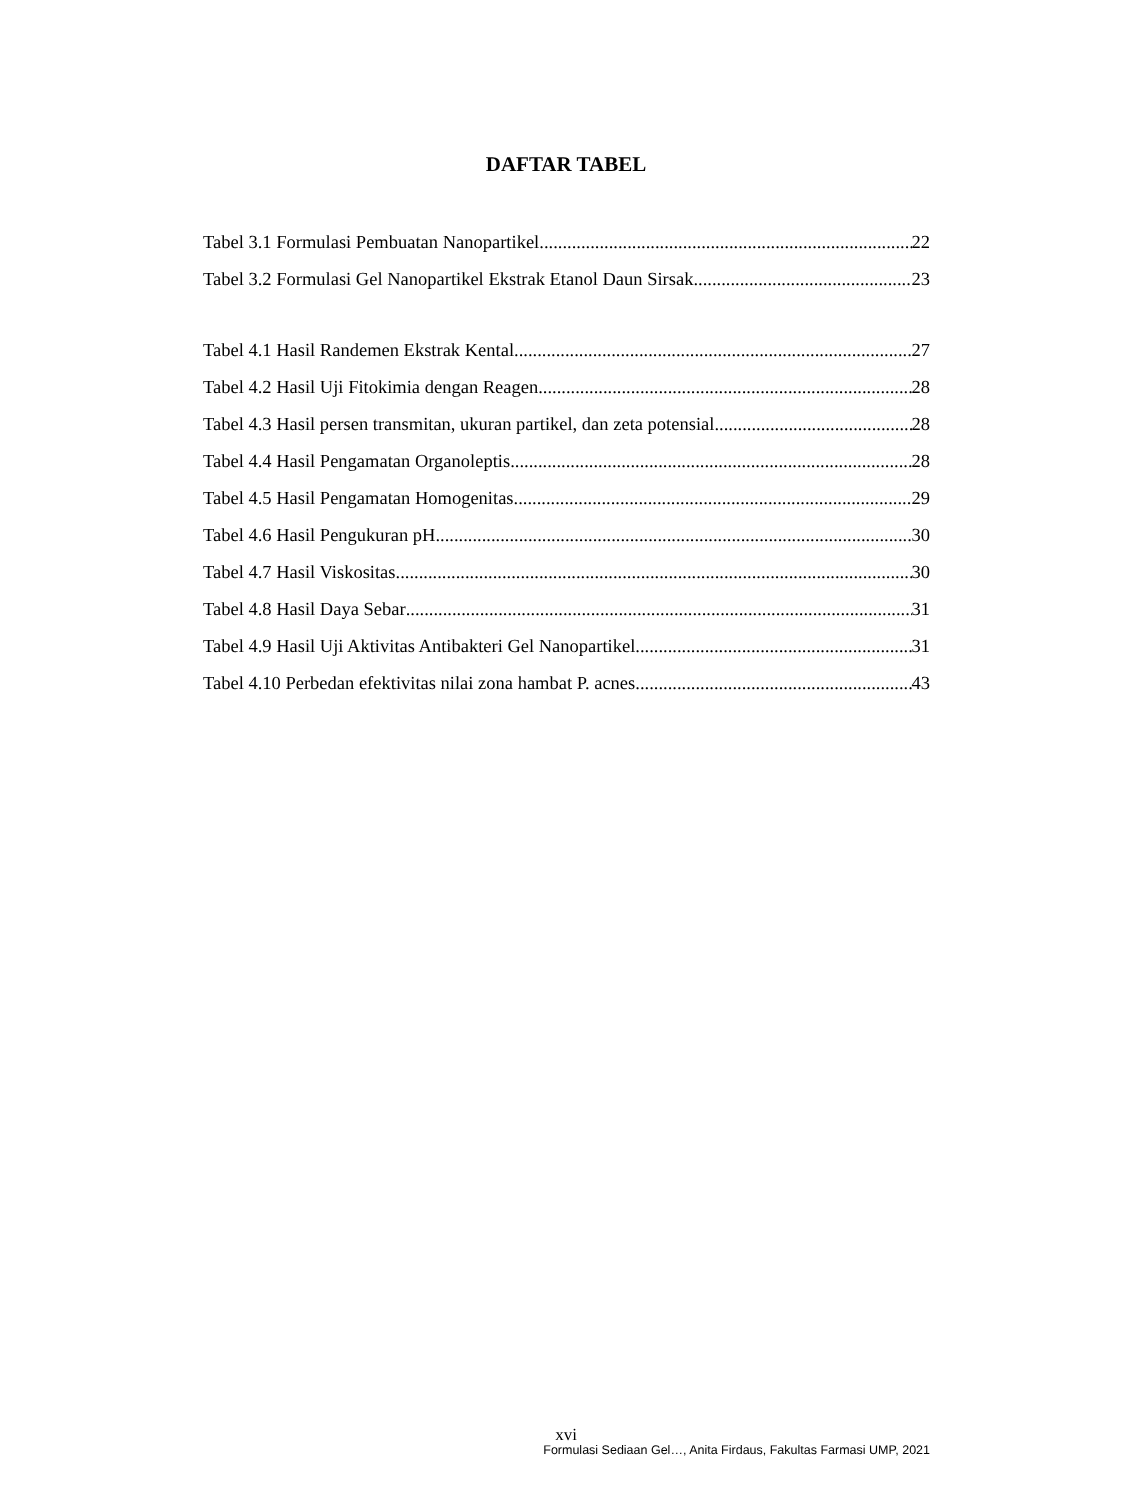DAFTAR TABEL
Tabel 3.1 Formulasi Pembuatan Nanopartikel 22
Tabel 3.2 Formulasi Gel Nanopartikel Ekstrak Etanol Daun Sirsak 23
Tabel 4.1 Hasil Randemen Ekstrak Kental 27
Tabel 4.2 Hasil Uji Fitokimia dengan Reagen 28
Tabel 4.3 Hasil persen transmitan, ukuran partikel, dan zeta potensial 28
Tabel 4.4 Hasil Pengamatan Organoleptis 28
Tabel 4.5 Hasil Pengamatan Homogenitas 29
Tabel 4.6 Hasil Pengukuran pH 30
Tabel 4.7 Hasil Viskositas 30
Tabel 4.8 Hasil Daya Sebar 31
Tabel 4.9 Hasil Uji Aktivitas Antibakteri Gel Nanopartikel 31
Tabel 4.10 Perbedan efektivitas nilai zona hambat P. acnes 43
xvi
Formulasi Sediaan Gel…, Anita Firdaus, Fakultas Farmasi UMP, 2021